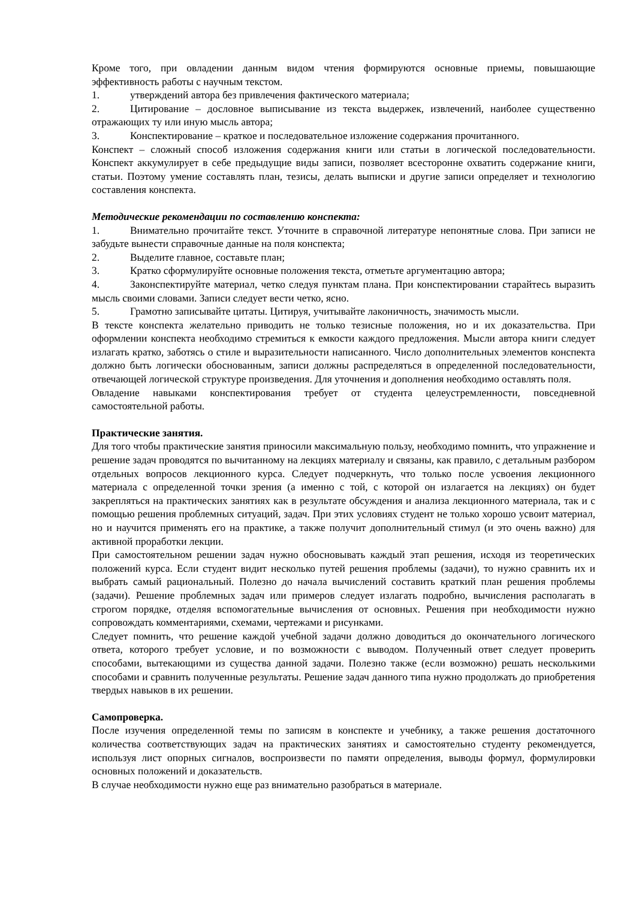Кроме того, при овладении данным видом чтения формируются основные приемы, повышающие эффективность работы с научным текстом.
1. утверждений автора без привлечения фактического материала;
2. Цитирование – дословное выписывание из текста выдержек, извлечений, наиболее существенно отражающих ту или иную мысль автора;
3. Конспектирование – краткое и последовательное изложение содержания прочитанного.
Конспект – сложный способ изложения содержания книги или статьи в логической последовательности. Конспект аккумулирует в себе предыдущие виды записи, позволяет всесторонне охватить содержание книги, статьи. Поэтому умение составлять план, тезисы, делать выписки и другие записи определяет и технологию составления конспекта.
Методические рекомендации по составлению конспекта:
1. Внимательно прочитайте текст. Уточните в справочной литературе непонятные слова. При записи не забудьте вынести справочные данные на поля конспекта;
2. Выделите главное, составьте план;
3. Кратко сформулируйте основные положения текста, отметьте аргументацию автора;
4. Законспектируйте материал, четко следуя пунктам плана. При конспектировании старайтесь выразить мысль своими словами. Записи следует вести четко, ясно.
5. Грамотно записывайте цитаты. Цитируя, учитывайте лаконичность, значимость мысли.
В тексте конспекта желательно приводить не только тезисные положения, но и их доказательства. При оформлении конспекта необходимо стремиться к емкости каждого предложения. Мысли автора книги следует излагать кратко, заботясь о стиле и выразительности написанного. Число дополнительных элементов конспекта должно быть логически обоснованным, записи должны распределяться в определенной последовательности, отвечающей логической структуре произведения. Для уточнения и дополнения необходимо оставлять поля.
Овладение навыками конспектирования требует от студента целеустремленности, повседневной самостоятельной работы.
Практические занятия.
Для того чтобы практические занятия приносили максимальную пользу, необходимо помнить, что упражнение и решение задач проводятся по вычитанному на лекциях материалу и связаны, как правило, с детальным разбором отдельных вопросов лекционного курса. Следует подчеркнуть, что только после усвоения лекционного материала с определенной точки зрения (а именно с той, с которой он излагается на лекциях) он будет закрепляться на практических занятиях как в результате обсуждения и анализа лекционного материала, так и с помощью решения проблемных ситуаций, задач. При этих условиях студент не только хорошо усвоит материал, но и научится применять его на практике, а также получит дополнительный стимул (и это очень важно) для активной проработки лекции.
При самостоятельном решении задач нужно обосновывать каждый этап решения, исходя из теоретических положений курса. Если студент видит несколько путей решения проблемы (задачи), то нужно сравнить их и выбрать самый рациональный. Полезно до начала вычислений составить краткий план решения проблемы (задачи). Решение проблемных задач или примеров следует излагать подробно, вычисления располагать в строгом порядке, отделяя вспомогательные вычисления от основных. Решения при необходимости нужно сопровождать комментариями, схемами, чертежами и рисунками.
Следует помнить, что решение каждой учебной задачи должно доводиться до окончательного логического ответа, которого требует условие, и по возможности с выводом. Полученный ответ следует проверить способами, вытекающими из существа данной задачи. Полезно также (если возможно) решать несколькими способами и сравнить полученные результаты. Решение задач данного типа нужно продолжать до приобретения твердых навыков в их решении.
Самопроверка.
После изучения определенной темы по записям в конспекте и учебнику, а также решения достаточного количества соответствующих задач на практических занятиях и самостоятельно студенту рекомендуется, используя лист опорных сигналов, воспроизвести по памяти определения, выводы формул, формулировки основных положений и доказательств.
В случае необходимости нужно еще раз внимательно разобраться в материале.